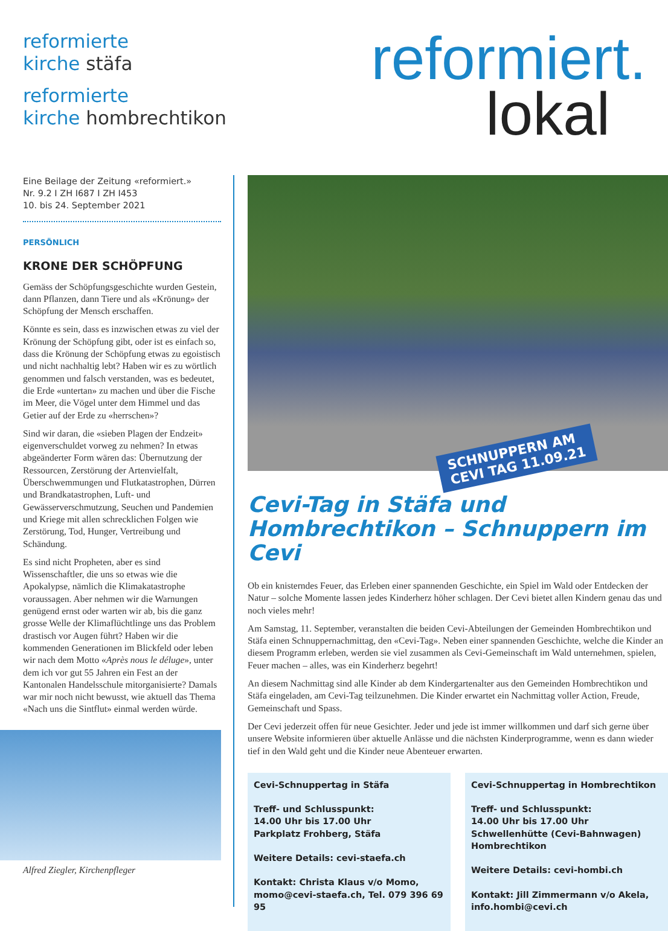reformierte
kirche stäfa
reformierte
kirche hombrechtikon
reformiert.
lokal
Eine Beilage der Zeitung «reformiert.»
Nr. 9.2 I ZH I687 I ZH I453
10. bis 24. September 2021
PERSÖNLICH
KRONE DER SCHÖPFUNG
Gemäss der Schöpfungsgeschichte wurden Gestein, dann Pflanzen, dann Tiere und als «Krönung» der Schöpfung der Mensch erschaffen.
Könnte es sein, dass es inzwischen etwas zu viel der Krönung der Schöpfung gibt, oder ist es einfach so, dass die Krönung der Schöpfung etwas zu egoistisch und nicht nachhaltig lebt? Haben wir es zu wörtlich genommen und falsch verstanden, was es bedeutet, die Erde «untertan» zu machen und über die Fische im Meer, die Vögel unter dem Himmel und das Getier auf der Erde zu «herrschen»?
Sind wir daran, die «sieben Plagen der Endzeit» eigenverschuldet vorweg zu nehmen? In etwas abgeänderter Form wären das: Übernutzung der Ressourcen, Zerstörung der Artenvielfalt, Überschwemmungen und Flutkatastrophen, Dürren und Brandkatastrophen, Luft- und Gewässerverschmutzung, Seuchen und Pandemien und Kriege mit allen schrecklichen Folgen wie Zerstörung, Tod, Hunger, Vertreibung und Schändung.
Es sind nicht Propheten, aber es sind Wissenschaftler, die uns so etwas wie die Apokalypse, nämlich die Klimakatastrophe voraussagen. Aber nehmen wir die Warnungen genügend ernst oder warten wir ab, bis die ganz grosse Welle der Klimaflüchtlinge uns das Problem drastisch vor Augen führt? Haben wir die kommenden Generationen im Blickfeld oder leben wir nach dem Motto «Après nous le déluge», unter dem ich vor gut 55 Jahren ein Fest an der Kantonalen Handelsschule mitorganisierte? Damals war mir noch nicht bewusst, wie aktuell das Thema «Nach uns die Sintflut» einmal werden würde.
Alfred Ziegler, Kirchenpfleger
SCHNUPPERN AM
CEVI TAG 11.09.21
Cevi-Tag in Stäfa und Hombrechtikon – Schnuppern im Cevi
Ob ein knisterndes Feuer, das Erleben einer spannenden Geschichte, ein Spiel im Wald oder Entdecken der Natur – solche Momente lassen jedes Kinderherz höher schlagen. Der Cevi bietet allen Kindern genau das und noch vieles mehr!
Am Samstag, 11. September, veranstalten die beiden Cevi-Abteilungen der Gemeinden Hombrechtikon und Stäfa einen Schnuppernachmittag, den «Cevi-Tag». Neben einer spannenden Geschichte, welche die Kinder an diesem Programm erleben, werden sie viel zusammen als Cevi-Gemeinschaft im Wald unternehmen, spielen, Feuer machen – alles, was ein Kinderherz begehrt!
An diesem Nachmittag sind alle Kinder ab dem Kindergartenalter aus den Gemeinden Hombrechtikon und Stäfa eingeladen, am Cevi-Tag teilzunehmen. Die Kinder erwartet ein Nachmittag voller Action, Freude, Gemeinschaft und Spass.
Der Cevi jederzeit offen für neue Gesichter. Jeder und jede ist immer willkommen und darf sich gerne über unsere Website informieren über aktuelle Anlässe und die nächsten Kinderprogramme, wenn es dann wieder tief in den Wald geht und die Kinder neue Abenteuer erwarten.
Cevi-Schnuppertag in Stäfa
Treff- und Schlusspunkt:
14.00 Uhr bis 17.00 Uhr
Parkplatz Frohberg, Stäfa
Weitere Details: cevi-staefa.ch
Kontakt: Christa Klaus v/o Momo, momo@cevi-staefa.ch, Tel. 079 396 69 95
Cevi-Schnuppertag in Hombrechtikon
Treff- und Schlusspunkt:
14.00 Uhr bis 17.00 Uhr
Schwellenhütte (Cevi-Bahnwagen)
Hombrechtikon
Weitere Details: cevi-hombi.ch
Kontakt: Jill Zimmermann v/o Akela, info.hombi@cevi.ch